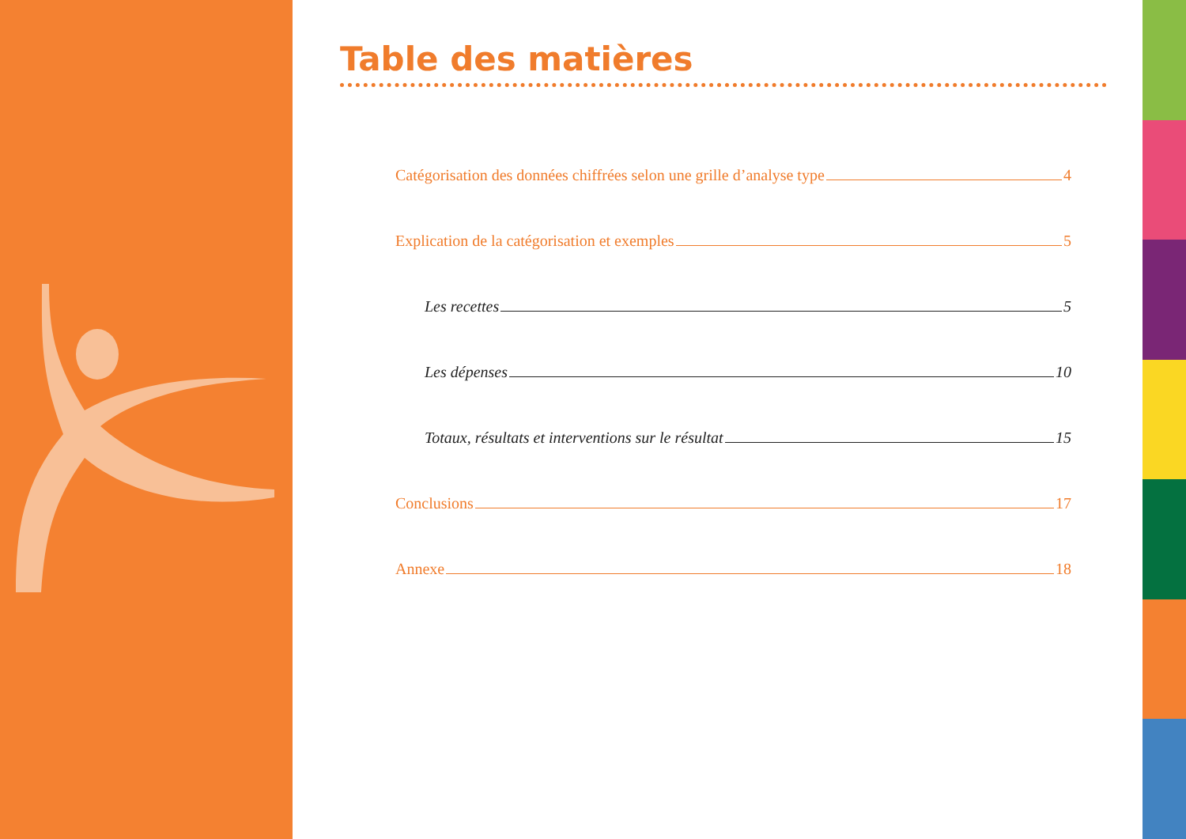Table des matières
Catégorisation des données chiffrées selon une grille d’analyse type 4
Explication de la catégorisation et exemples 5
Les recettes 5
Les dépenses 10
Totaux, résultats et interventions sur le résultat 15
Conclusions 17
Annexe 18